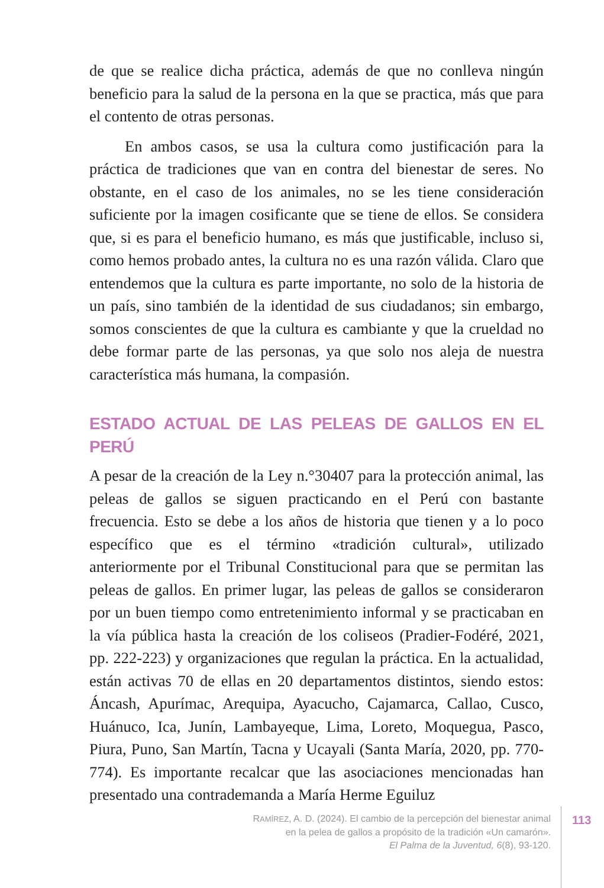de que se realice dicha práctica, además de que no conlleva ningún beneficio para la salud de la persona en la que se practica, más que para el contento de otras personas.
En ambos casos, se usa la cultura como justificación para la práctica de tradiciones que van en contra del bienestar de seres. No obstante, en el caso de los animales, no se les tiene consideración suficiente por la imagen cosificante que se tiene de ellos. Se considera que, si es para el beneficio humano, es más que justificable, incluso si, como hemos probado antes, la cultura no es una razón válida. Claro que entendemos que la cultura es parte importante, no solo de la historia de un país, sino también de la identidad de sus ciudadanos; sin embargo, somos conscientes de que la cultura es cambiante y que la crueldad no debe formar parte de las personas, ya que solo nos aleja de nuestra característica más humana, la compasión.
ESTADO ACTUAL DE LAS PELEAS DE GALLOS EN EL PERÚ
A pesar de la creación de la Ley n.°30407 para la protección animal, las peleas de gallos se siguen practicando en el Perú con bastante frecuencia. Esto se debe a los años de historia que tienen y a lo poco específico que es el término «tradición cultural», utilizado anteriormente por el Tribunal Constitucional para que se permitan las peleas de gallos. En primer lugar, las peleas de gallos se consideraron por un buen tiempo como entretenimiento informal y se practicaban en la vía pública hasta la creación de los coliseos (Pradier-Fodéré, 2021, pp. 222-223) y organizaciones que regulan la práctica. En la actualidad, están activas 70 de ellas en 20 departamentos distintos, siendo estos: Áncash, Apurímac, Arequipa, Ayacucho, Cajamarca, Callao, Cusco, Huánuco, Ica, Junín, Lambayeque, Lima, Loreto, Moquegua, Pasco, Piura, Puno, San Martín, Tacna y Ucayali (Santa María, 2020, pp. 770-774). Es importante recalcar que las asociaciones mencionadas han presentado una contrademanda a María Herme Eguiluz
RAMÍREZ, A. D. (2024). El cambio de la percepción del bienestar animal
en la pelea de gallos a propósito de la tradición «Un camarón».
El Palma de la Juventud, 6(8), 93-120.
113